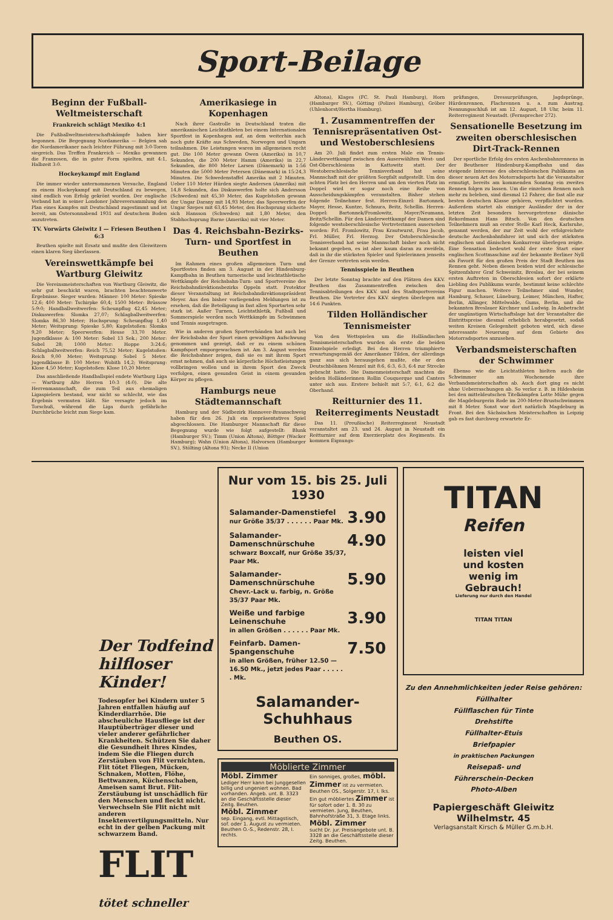Sport-Beilage
Beginn der Fußball-Weltmeisterschaft
Frankreich schlägt Mexiko 4:1
Die Fußballweltmeisterschaftskämpfe haben hier begonnen. Die Begegnung Nordamerika — Belgien sah die Nordamerikaner nach leichter Führung mit 3:0-Toren siegreich. Das Treffen Frankreich — Mexiko gewannen die Franzosen, die in guter Form spielten, mit 4:1, Halbzeit 3:0.
Hockeykampf mit England
Die immer wieder unternommenen Versuche, England zu einem Hockeykampf mit Deutschland zu bewegen, sind endlich von Erfolg gekrönt worden. Der englische Verband hat in seiner Londoner Jahresversammlung den Plan eines Kampfes mit Deutschland zugestimmt und ist bereit, am Ostersonnabend 1931 auf deutschem Boden anzutreten.
TV. Vorwärts Gleiwitz I — Friesen Beuthen I 6:3
Beuthen spielte mit Ersatz und mußte den Gleiwitzern einen klaren Sieg überlassen.
Vereinswettkämpfe bei Wartburg Gleiwitz
Die Vereinsmeisterschaften von Wartburg Gleiwitz, die sehr gut beschickt waren, brachten beachtenswerte Ergebnisse. Sieger wurden: Männer: 100 Meter: Spieske 12,6; 400 Meter: Tschirpke 60,4; 1500 Meter: Brüssow 5:9:0; Handballweitwerfen: Scheunpflug 42,45 Meter; Diskuswerfen: Slomka 27,07; Schlagballweitwerfen: Slomka 86,30 Meter; Hochsprung: Scheunpflug 1,40 Meter; Weitsprung: Spieske 5,80; Kugelstoßen: Slomka 9,20 Meter; Speerwerfen: Hesse 33,70 Meter. Jugendklasse A: 100 Meter: Sobel 13 Sek.; 200 Meter: Sobel 28; 1000 Meter: Hoppe 3:24:6; Schlagballweitwerfen: Reich 75,52 Meter; Kugelstoßen: Reich 9,00 Meter; Weitsprung: Sobel 5 Meter. Jugendklasse B: 100 Meter: Wobith 14,2; Weitsprung: Klose 4,50 Meter; Kugelstoßen: Klose 10,20 Meter.
Das anschließende Handballspiel endete Wartburg Liga — Wartburg Alte Herren 10:3 (4:0). Die alte Herrenmannschaft, die zum Teil aus ehemaligen Ligaspielern bestand, war nicht so schlecht, wie das Ergebnis vermuten läßt. Sie versagte jedoch im Torschuß, während die Liga durch gefährliche Durchbrüche leicht zum Siege kam.
Amerikasiege in Kopenhagen
Nach ihrer Gastrolle in Deutschland traten die amerikanischen Leichtathleten bei einem Internationalen Sportfest in Kopenhagen auf, an dem weiterhin auch noch gute Kräfte aus Schweden, Norwegen und Ungarn teilnahmen. Die Leistungen waren im allgemeinen recht gut. Die 100 Meter gewann Owen (Amerika) in 10,7 Sekunden, die 200 Meter Hamm (Amerika) in 22,7 Sekunden, die 800 Meter Larsen (Dänemark) in 1:56 Minuten die 5000 Meter Petersen (Dänemark) in 15:24,3 Minuten. Die Schwedenstaffel Amerika mit 2 Minuten. Ueber 110 Meter Hürden siegte Andersen (Amerika) mit 14,8 Sekunden, das Diskuswerfen holte sich Andersson (Schweden) mit 45,30 Meter, das Kugelstoßen gewann der Ungar Darany mit 14,93 Meter, das Speerwerfen der Ungar Szepes mit 63,45 Meter, den Hochsprung sicherte sich Hansson (Schweden) mit 1,80 Meter, den Stabhochsprung Barne (Amerika) mit vier Meter.
Das 4. Reichsbahn-Bezirks-Turn- und Sportfest in Beuthen
Im Rahmen eines großen allgemeinen Turn- und Sportfestes finden am 3. August in der Hindenburg-Kampfbahn in Beuthen turnerische und leichtathletische Wettkämpfe der Reichsbahn-Turn- und Sportvereine des Reichsbahndirektionsbezirks Oppeln statt. Protektor dieser Veranstaltung ist Reichsbahndirektionspräsident Meyer. Aus den bisher vorliegenden Meldungen ist zu ersehen, daß die Beteiligung in fast allen Sportarten sehr stark ist. Außer Turnen, Leichtathletik, Fußball und Sommerspiele werden noch Wettkämpfe im Schwimmen und Tennis ausgetragen.
Wie in anderen großen Sportverbänden hat auch bei der Reichsbahn der Sport einen gewaltigen Aufschwung genommen und gezeigt, daß er zu einem schönen Kampfsport emporgewachsen ist. Am 3. August werden die Reichsbahner zeigen, daß sie es mit ihrem Sport ernst nehmen, daß auch sie körperliche Höchstleistungen vollbringen wollen und in ihrem Sport den Zweck verfolgen, einen gesunden Geist in einem gesunden Körper zu pflegen.
Hamburgs neue Städtemannschaft
Hamburg und der Südbezirk Hannover-Braunschweig haben für den 26. Juli ein repräsentatives Spiel abgeschlossen. Die Hamburger Mannschaft für diese Begegnung wurde wie folgt aufgestellt: Blunk (Hamburger SV.); Timm (Union Altona), Böttger (Wacker Hamburg); Wahn (Union Altona), Halvorsen (Hamburger SV.), Stölting (Altona 93); Necke II (Union
Altona), Klages (FC. St. Pauli Hamburg), Horn (Hamburger SV.), Götting (Polizei Hamburg), Gröber (Uhlenhorst/Hertha Hamburg).
1. Zusammentreffen der Tennisrepräsentativen Ost- und Westoberschlesiens
Am 20. Juli findet zum ersten Male ein Tennis-Länderwettkampf zwischen den Auserwählten West- und Ost-Oberschlesiens in Kattowitz statt. Der Westoberschlesische Tennisverband hat seine Mannschaft mit der größten Sorgfalt aufgestellt. Um den achten Platz bei den Herren und um den vierten Platz im Doppel wird er sogar noch eine Reihe von Ausscheidungskämpfen veranstalten. Bisher stehen folgende Teilnehmer fest. Herren-Einzel: Bartonnek, Mayer, Hesse, Kuntze, Schnura, Beitz, Schellin. Herren-Doppel: Bartonnek/Fromlowitz, Mayer/Neumann, Beitz/Schellin. Für den Länderwettkampf der Damen sind folgende westoberschlesische Vertreterinnen ausersehen worden: Frl. Fromlowitz, Frau Krautwurst, Frau Jacob, Frl. Müller, Frl. Herzog. Der Ostoberschlesische Tennisverband hat seine Mannschaft bisher noch nicht bekannt gegeben, es ist aber kaum daran zu zweifeln, daß in ihr die stärksten Spieler und Spielerinnen jenseits der Grenze vertreten sein werden.
Tennisspiele in Beuthen
Der letzte Sonntag brachte auf den Plätzen des KKV. Beuthen das Zusammentreffen zwischen den Tennisabteilungen des KKV. und des Stadtsportvereins Beuthen. Die Vertreter des KKV. siegten überlegen mit 14:6 Punkten.
Tilden Holländischer Tennismeister
Von den Wettspielen um die Holländischen Tennismeisterschaften wurden als erste die beiden Einzelspiele erledigt. Bei den Herren triumphierte erwartungsgemäß der Amerikaner Tilden, der allerdings ganz aus sich herausgehen mußte, ehe er den Deutschböhmen Menzel mit 8:6, 6:3, 6:3, 6:4 zur Strecke gebracht hatte. Die Damenmeisterschaft machten die beiden Holländerinnen Rollin Couquerque und Canters unter sich aus. Erstere behielt mit 5:7, 6:1, 6:2 die Oberhand.
Reitturnier des 11. Reiterregiments Neustadt
Das 11. (Preußische) Reiterregiment Neustadt veranstaltet am 23. und 24. August in Neustadt ein Reitturnier auf dem Exerzierplatz des Regiments. Es kommen Eignungs-
prüfungen, Dressurprüfungen, Jagdsprünge, Hürdenrennen, Flachrennen u. a. zum Austrag. Nennungsschluß ist am 12. August, 18 Uhr, beim 11. Reiterregiment Neustadt. (Fernsprecher 272).
Sensationelle Besetzung im zweiten oberschlesischen Dirt-Track-Rennen
Der sportliche Erfolg des ersten Aschenbahnrennens in der Beuthener Hindenburg-Kampfbahn und das steigende Interesse des oberschlesischen Publikums an dieser neuen Art des Motorradsports hat die Veranstalter ermutigt, bereits am kommenden Sonntag ein zweites Rennen folgen zu lassen. Um die einzelnen Rennen noch mehr zu beleben, sind diesmal 12 Fahrer, die fast alle zur besten deutschen Klasse gehören, verpflichtet worden. Außerdem startet als einziger Ausländer der in der letzten Zeit besonders hervorgetretene dänische Rekordmann Hans Bitsch. Von den deutschen Teilnehmern muß an erster Stelle Karl Heck, Karlsruhe, genannt werden, der zur Zeit wohl der erfolgreichste deutsche Aschenbahnfahrer ist und sich der stärksten englischen und dänischen Konkurrenz überlegen zeigte. Eine Sensation bedeutet wohl der erste Start einer englischen Scottmaschine auf der bekannte Berliner Nyll als Favorit für den großen Preis der Stadt Beuthen ins Rennen geht. Neben diesen beiden wird der schlesische Spitzenfahrer Graf Schweinitz, Breslau, der bei seinem ersten Auftreten in Oberschlesien sofort der erklärte Liebling des Publikums wurde, bestimmt keine schlechte Figur machen. Weitere Teilnehmer sind Wunder, Hamburg, Schauer, Lüneburg, Leimer, München, Hafter, Berlin, Allinger, Mittelwalde, Gums, Berlin, und die bekannten Breslauer Kirchner und Ludwig. In Anbetracht der ungünstigen Wirtschaftslage hat der Veranstalter die Eintrittspreise diesmal erheblich herabgesetzt, sodaß weiten Kreisen Gelegenheit geboten wird, sich diese interessante Neuerung auf dem Gebiete des Motorradsportes anzusehen.
Verbandsmeisterschaften der Schwimmer
Ebenso wie die Leichtathleten hielten auch die Schwimmer am Wochenende ihre Verbandsmeisterschaften ab. Auch dort ging es nicht ohne Ueberraschungen ab. So verlor z. B. in Hildesheim bei den mitteldeutschen Titelkämpfen Lotte Mühe gegen die Magdeburgerin Rode im 200-Meter-Brustschwimmen mit 8 Meter. Sonst war dort natürlich Magdeburg in Front. Bei den Sächsischen Meisterschaften in Leipzig gab es fast durchweg erwartete Er-
Der Todfeind hilfloser Kinder!
Todesopfer bei Kindern unter 5 Jahren entfallen häufig auf Kinderdiarrhöe. Die abscheuliche Hausfliege ist der Hauptüberträger dieser und vieler anderer gefährlicher Krankheiten. Schützen Sie daher die Gesundheit Ihres Kindes, indem Sie die Fliegen durch Zerstäuben von Flit vernichten. Flit tötet Fliegen, Mücken, Schnaken, Motten, Flöhe, Bettwanzen, Küchenschaben, Ameisen samt Brut. Flit-Zerstäubung ist unschädlich für den Menschen und fleckt nicht. Verwechseln Sie Flit nicht mit anderen Insektenvertilgungsmitteln. Nur echt in der gelben Packung mit schwarzem Band.
FLIT
tötet schneller
Nur vom 15. bis 25. Juli 1930
Salamander-Damenstiefel
nur Größe 35/37 . . . . . . Paar Mk. 3.90
Salamander-Damenschnürschuhe
schwarz Boxcalf, nur Größe 35/37, Paar Mk. 4.90
Salamander-Damenschnürschuhe
Chevr.-Lack u. farbig, n. Größe 35/37 Paar Mk. 5.90
Weiße und farbige Leinenschuhe
in allen Größen . . . . . . Paar Mk. 3.90
Feinfarb. Damen-Spangenschuhe
in allen Größen, früher 12.50 — 16.50 Mk., jetzt jedes Paar . . . . . . Mk. 7.50
Salamander-Schuhhaus
Beuthen OS.
Möblierte Zimmer
Möbl. Zimmer
Lediger Herr kann bei Junggesellen billig und ungeniert wohnen. Bad vorhanden. Angeb. unt. B. 3323 an die Geschäftsstelle dieser Zeitg. Beuthen.
Möbl. Zimmer
sep. Eingang, evtl. Mittagstisch, sof. oder 1. August zu vermieten. Beuthen O.-S., Redenstr. 28, I. rechts.
Ein sonniges, großes, möbl. Zimmer ist zu vermieten. Beuthen OS., Solgerstr. 17, I. lks.
Ein gut möbliertes Zimmer ist für sofort oder 1. 8. 30 zu vermieten. Jung, Beuthen, Bahnhofstraße 31, 3. Etage links.
Möbl. Zimmer
sucht Dr. jur. Preisangebote unt. B. 3328 an die Geschäftsstelle dieser Zeitg. Beuthen.
TITAN
Reifen
leisten viel
und kosten
wenig im
Gebrauch!
Lieferung nur durch den Handel
TITAN TITAN
Zu den Annehmlichkeiten jeder Reise gehören:
Füllhalter
Füllflaschen für Tinte
Drehstifte
Füllhalter-Etuis
Briefpapier
in praktischen Packungen
Reisepaß- und
Führerschein-Decken
Photo-Alben
Papiergeschäft Gleiwitz
Wilhelmstr. 45
Verlagsanstalt Kirsch & Müller G.m.b.H.